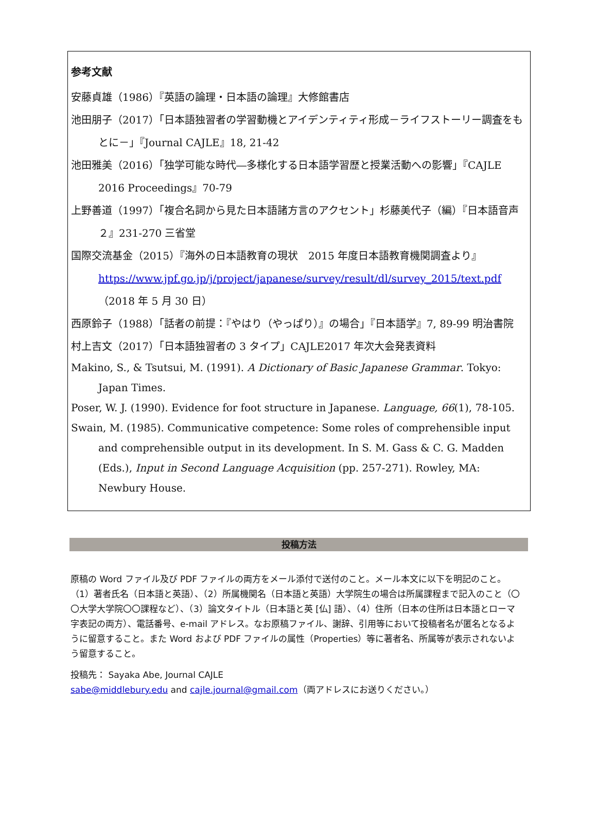参考文献
安藤貞雄（1986）『英語の論理・日本語の論理』大修館書店
池田朋子（2017）「日本語独習者の学習動機とアイデンティティ形成－ライフストーリー調査をもとに－」『Journal CAJLE』18, 21-42
池田雅美（2016）「独学可能な時代―多様化する日本語学習歴と授業活動への影響」『CAJLE 2016 Proceedings』70-79
上野善道（1997）「複合名詞から見た日本語諸方言のアクセント」杉藤美代子（編）『日本語音声２』231-270 三省堂
国際交流基金（2015）『海外の日本語教育の現状　2015 年度日本語教育機関調査より』 https://www.jpf.go.jp/j/project/japanese/survey/result/dl/survey_2015/text.pdf （2018 年 5 月 30 日）
西原鈴子（1988）「話者の前提：『やはり（やっぱり）』の場合」『日本語学』7, 89-99 明治書院
村上吉文（2017）「日本語独習者の 3 タイプ」CAJLE2017 年次大会発表資料
Makino, S., & Tsutsui, M. (1991). A Dictionary of Basic Japanese Grammar. Tokyo: Japan Times.
Poser, W. J. (1990). Evidence for foot structure in Japanese. Language, 66(1), 78-105.
Swain, M. (1985). Communicative competence: Some roles of comprehensible input and comprehensible output in its development. In S. M. Gass & C. G. Madden (Eds.), Input in Second Language Acquisition (pp. 257-271). Rowley, MA: Newbury House.
投稿方法
原稿の Word ファイル及び PDF ファイルの両方をメール添付で送付のこと。メール本文に以下を明記のこと。（1）著者氏名（日本語と英語）、（2）所属機関名（日本語と英語）大学院生の場合は所属課程まで記入のこと（〇〇大学大学院〇〇課程など）、（3）論文タイトル（日本語と英 [仏] 語）、（4）住所（日本の住所は日本語とローマ字表記の両方）、電話番号、e-mail アドレス。なお原稿ファイル、謝辞、引用等において投稿者名が匿名となるように留意すること。また Word および PDF ファイルの属性（Properties）等に著者名、所属等が表示されないよう留意すること。
投稿先： Sayaka Abe, Journal CAJLE
sabe@middlebury.edu and cajle.journal@gmail.com（両アドレスにお送りください。）